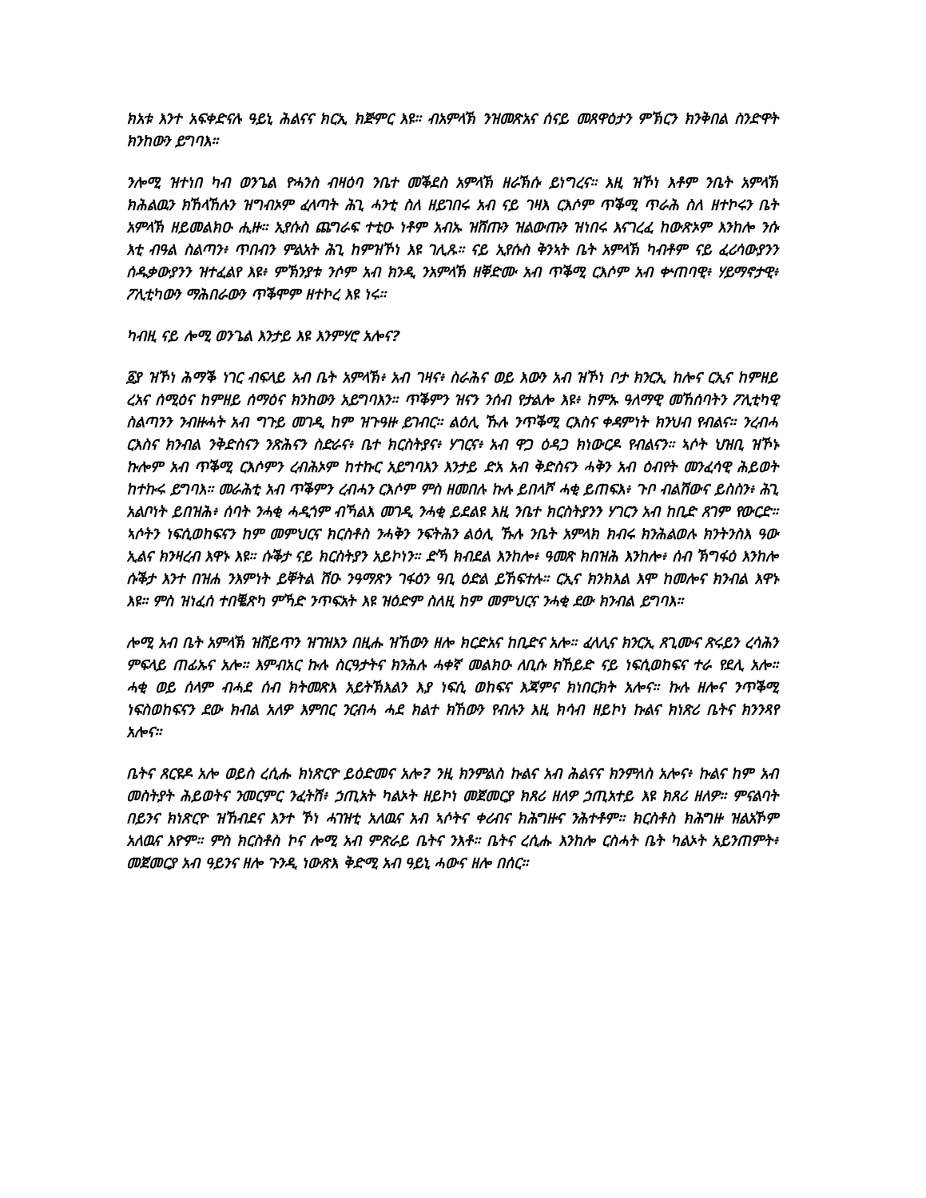ክአቱ እንተ አፍቀድናሉ ዓይኒ ሕልናና ክርኢ ክጅምር እዩ። ብአምላኽ ንዝመጽአና ሰናይ መጸዋዕታን ምኽርን ክንቅበል ስንድዋት ክንከውን ይግባእ።
ንሎሚ ዝተነበ ካብ ወንጌል ዮሓንስ ብዛዕባ ንቤተ መቕደስ አምላኽ ዘራኽሱ ይነግረና። እዚ ዝኾነ እቶም ንቤት አምላኽ ክሕልዉን ክኸላኸሉን ዝግብኦም ፈላጣት ሕጊ ሓንቲ ስለ ዘይገበሩ አብ ናይ ገዛእ ርእሶም ጥቕሚ ጥራሕ ስለ ዘተኮሩን ቤት አምላኽ ዘይመልክዑ ሒዙ። ኢየሱስ ጨግራፍ ተቲዑ ነቶም አብኡ ዝሸጡን ዝልውጡን ዝነበሩ እናገረፈ ከውጽኦም እንከሎ ንሱ እቲ ብዓል ስልጣን፥ ጥበብን ምልአት ሕጊ ከምዝኾነ እዩ ገሊጹ። ናይ ኢየሱስ ቅንኣት ቤት አምላኽ ካብቶም ናይ ፈሪሳውያንን ሰዱቃውያንን ዝተፈልየ እዩ፥ ምኽንያቱ ንሶም አብ ክንዲ ንአምላኽ ዘቐድሙ አብ ጥቕሚ ርእሶም አብ ቍጠባዊ፥ ሃይማኖታዊ፥ ፖሊቲካውን ማሕበራውን ጥቕሞም ዘተኮረ እዩ ነሩ።
ካብዚ ናይ ሎሚ ወንጌል እንታይ እዩ እንምሃሮ አሎና?
፩ያ ዝኾነ ሕማቕ ነገር ብፍላይ አብ ቤት አምላኽ፥ አብ ገዛና፥ ስራሕና ወይ እውን አብ ዝኾነ ቦታ ክንርኢ ከሎና ርኢና ከምዘይ ረአና ሰሚዕና ከምዘይ ሰማዕና ክንከውን አይግባእን። ጥቕምን ዝናን ንሰብ የታልሎ እዩ፥ ከምኡ ዓለማዊ መኸሰባትን ፖሊቲካዊ ስልጣንን ንብዙሓት አብ ግጉይ መገዲ ከም ዝጉዓዙ ይገብር። ልዕሊ ኹሉ ንጥቕሚ ርእስና ቀዳምነት ክንህብ የብልና። ንረብሓ ርእስና ክንብል ንቅድስናን ንጽሕናን ስድራና፥ ቤተ ክርስትያና፥ ሃገርና፥ አብ ዋጋ ዕዳጋ ክነውርዶ የብልናን። ኣሶት ህዝቢ ዝኾኑ ኩሎም አብ ጥቕሚ ርእሶምን ረብሕኦም ከተኩር አይግባእን እንታይ ድአ አብ ቅድስናን ሓቅን አብ ዕብየት መንፈሳዊ ሕይወት ከተኩሩ ይግባእ። መራሕቲ አብ ጥቕምን ረብሓን ርእሶም ምስ ዘመበሉ ኩሉ ይበላሾ ሓቂ ይጠፍእ፥ ጉቦ ብልሽውና ይስስን፥ ሕጊ አልቦነት ይበዝሕ፥ ሰባት ንሓቂ ሓዲጎም ብኻልእ መገዲ ንሓቂ ይደልዩ እዚ ንቤተ ክርስትያንን ሃገርን አብ ከቢድ ጸገም የውርድ። ኣሶትን ነፍሲወከፍናን ከም መምህርና ክርስቶስ ንሓቅን ንፍትሕን ልዕሊ ኹሉ ንቤት አምላክ ክብሩ ክንሕልወሉ ክንትንስእ ዓው ኢልና ክንዛረብ እዋኑ እዩ። ሱቕታ ናይ ክርስትያን አይኮነን። ድኻ ክብደል እንከሎ፥ ዓመጽ ክበዝሕ እንከሎ፥ ሰብ ኽግፋዕ እንከሎ ሱቕታ እንተ በዝሐ ንእምነት ይቐትል ሽዑ ንዓማጽን ገፋዕን ዓቢ ዕድል ይኸፍተሉ። ርኢና ክንክእል እሞ ከመሎና ክንብል እዋኑ እዩ። ምስ ዝነፈሰ ተበቘጽካ ምኻድ ንጥፍአት እዩ ዝዕድም ስለዚ ከም መምህርና ንሓቂ ደው ክንብል ይግባእ።
ሎሚ አብ ቤት አምላኽ ዝሸይጥን ዝገዝእን በዚሑ ዝኸውን ዘሎ ክርድአና ከቢድና አሎ። ፈላሊና ክንርኢ ጸጊሙና ጽሩይን ረሳሕን ምፍላይ ጠፊኡና አሎ። እምብአር ኩሉ ስርዓታትና ክንሕሉ ሓቀኛ መልክዑ ለቢሱ ክኸይድ ናይ ነፍሲወከፍና ተራ የደሊ አሎ። ሓቂ ወይ ሰላም ብሓደ ሰብ ክትመጽእ አይትኽእልን እያ ነፍሲ ወከፍና እጃምና ክነበርክት አሎና። ኩሉ ዘሎና ንጥቕሚ ነፍስወከፍናን ደው ክብል አለዎ እምበር ንርብሓ ሓደ ክልተ ክኸውን የብሉን እዚ ክሳብ ዘይኮነ ኩልና ክነጽሪ ቤትና ክንንጻየ አሎና።
ቤትና ጸርዩዶ አሎ ወይስ ረሲሑ ክነጽርዮ ይዕድመና አሎ? ንዚ ክንምልስ ኩልና አብ ሕልናና ክንምለስ አሎና፥ ኩልና ከም አብ መስትያት ሕይወትና ንመርምር ንፈትሽ፥ ኃጢአት ካልኦት ዘይኮነ መጀመርያ ክጸሪ ዘለዎ ኃጢአተይ እዩ ክጸሪ ዘለዎ። ምናልባት በይንና ክነጽርዮ ዝኸብደና እንተ ኾነ ሓገዝቲ አለዉና አብ ኣሶትና ቀሪብና ክሕግዙና ንሕተቶም። ክርስቶስ ክሕግዙ ዝልአኾም አለዉና እዮም። ምስ ክርስቶስ ኮና ሎሚ አብ ምጽራይ ቤትና ንእቶ። ቤትና ረሲሑ እንከሎ ርስሓት ቤት ካልኦት አይንጠምት፥ መጀመርያ አብ ዓይንና ዘሎ ጉንዲ ነውጽእ ቅድሚ አብ ዓይኒ ሓውና ዘሎ በሰር።